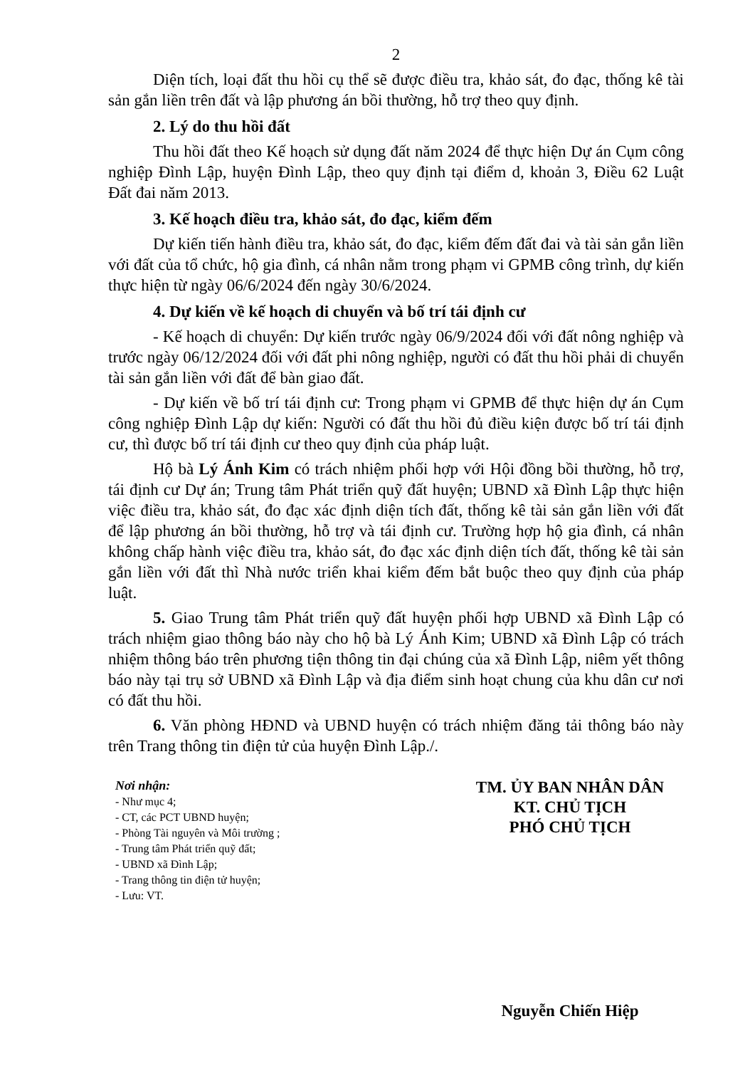2
Diện tích, loại đất thu hồi cụ thể sẽ được điều tra, khảo sát, đo đạc, thống kê tài sản gắn liền trên đất và lập phương án bồi thường, hỗ trợ theo quy định.
2. Lý do thu hồi đất
Thu hồi đất theo Kế hoạch sử dụng đất năm 2024 để thực hiện Dự án Cụm công nghiệp Đình Lập, huyện Đình Lập, theo quy định tại điểm d, khoản 3, Điều 62 Luật Đất đai năm 2013.
3. Kế hoạch điều tra, khảo sát, đo đạc, kiểm đếm
Dự kiến tiến hành điều tra, khảo sát, đo đạc, kiểm đếm đất đai và tài sản gắn liền với đất của tổ chức, hộ gia đình, cá nhân nằm trong phạm vi GPMB công trình, dự kiến thực hiện từ ngày 06/6/2024 đến ngày 30/6/2024.
4. Dự kiến về kế hoạch di chuyển và bố trí tái định cư
- Kế hoạch di chuyển: Dự kiến trước ngày 06/9/2024 đối với đất nông nghiệp và trước ngày 06/12/2024 đối với đất phi nông nghiệp, người có đất thu hồi phải di chuyển tài sản gắn liền với đất để bàn giao đất.
- Dự kiến về bố trí tái định cư: Trong phạm vi GPMB để thực hiện dự án Cụm công nghiệp Đình Lập dự kiến: Người có đất thu hồi đủ điều kiện được bố trí tái định cư, thì được bố trí tái định cư theo quy định của pháp luật.
Hộ bà Lý Ánh Kim có trách nhiệm phối hợp với Hội đồng bồi thường, hỗ trợ, tái định cư Dự án; Trung tâm Phát triển quỹ đất huyện; UBND xã Đình Lập thực hiện việc điều tra, khảo sát, đo đạc xác định diện tích đất, thống kê tài sản gắn liền với đất để lập phương án bồi thường, hỗ trợ và tái định cư. Trường hợp hộ gia đình, cá nhân không chấp hành việc điều tra, khảo sát, đo đạc xác định diện tích đất, thống kê tài sản gắn liền với đất thì Nhà nước triển khai kiểm đếm bắt buộc theo quy định của pháp luật.
5. Giao Trung tâm Phát triển quỹ đất huyện phối hợp UBND xã Đình Lập có trách nhiệm giao thông báo này cho hộ bà Lý Ánh Kim; UBND xã Đình Lập có trách nhiệm thông báo trên phương tiện thông tin đại chúng của xã Đình Lập, niêm yết thông báo này tại trụ sở UBND xã Đình Lập và địa điểm sinh hoạt chung của khu dân cư nơi có đất thu hồi.
6. Văn phòng HĐND và UBND huyện có trách nhiệm đăng tải thông báo này trên Trang thông tin điện tử của huyện Đình Lập./.
Nơi nhận:
- Như mục 4;
- CT, các PCT UBND huyện;
- Phòng Tài nguyên và Môi trường ;
- Trung tâm Phát triển quỹ đất;
- UBND xã Đình Lập;
- Trang thông tin điện tử huyện;
- Lưu: VT.
TM. ỦY BAN NHÂN DÂN
KT. CHỦ TỊCH
PHÓ CHỦ TỊCH
Nguyễn Chiến Hiệp